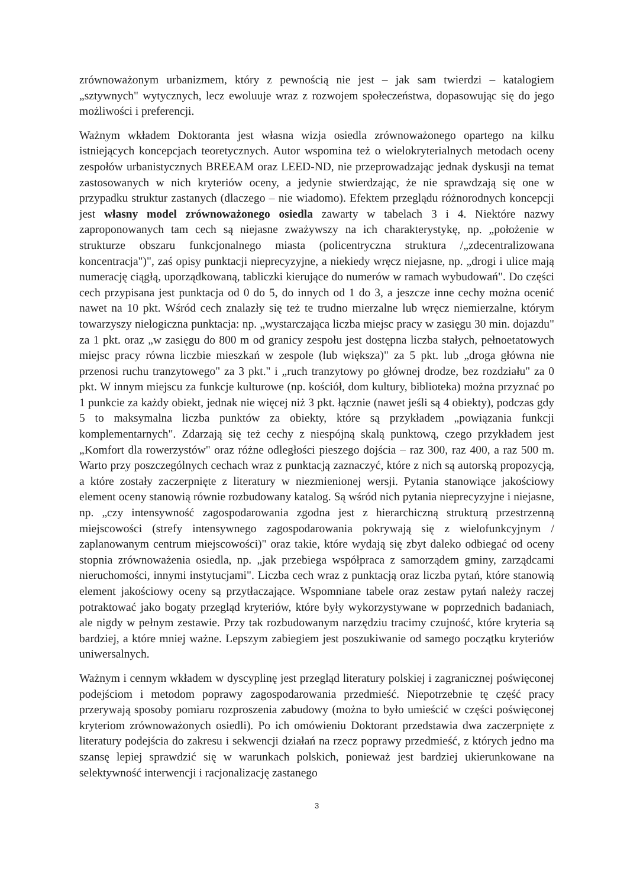zrównoważonym urbanizmem, który z pewnością nie jest – jak sam twierdzi – katalogiem „sztywnych" wytycznych, lecz ewoluuje wraz z rozwojem społeczeństwa, dopasowując się do jego możliwości i preferencji.
Ważnym wkładem Doktoranta jest własna wizja osiedla zrównoważonego opartego na kilku istniejących koncepcjach teoretycznych. Autor wspomina też o wielokryterialnych metodach oceny zespołów urbanistycznych BREEAM oraz LEED-ND, nie przeprowadzając jednak dyskusji na temat zastosowanych w nich kryteriów oceny, a jedynie stwierdzając, że nie sprawdzają się one w przypadku struktur zastanych (dlaczego – nie wiadomo). Efektem przeglądu różnorodnych koncepcji jest własny model zrównoważonego osiedla zawarty w tabelach 3 i 4. Niektóre nazwy zaproponowanych tam cech są niejasne zważywszy na ich charakterystykę, np. „położenie w strukturze obszaru funkcjonalnego miasta (policentryczna struktura /„zdecentralizowana koncentracja")", zaś opisy punktacji nieprecyzyjne, a niekiedy wręcz niejasne, np. „drogi i ulice mają numerację ciągłą, uporządkowaną, tabliczki kierujące do numerów w ramach wybudowań". Do części cech przypisana jest punktacja od 0 do 5, do innych od 1 do 3, a jeszcze inne cechy można ocenić nawet na 10 pkt. Wśród cech znalazły się też te trudno mierzalne lub wręcz niemierzalne, którym towarzyszy nielogiczna punktacja: np. „wystarczająca liczba miejsc pracy w zasięgu 30 min. dojazdu" za 1 pkt. oraz „w zasięgu do 800 m od granicy zespołu jest dostępna liczba stałych, pełnoetatowych miejsc pracy równa liczbie mieszkań w zespole (lub większa)" za 5 pkt. lub „droga główna nie przenosi ruchu tranzytowego" za 3 pkt." i „ruch tranzytowy po głównej drodze, bez rozdziału" za 0 pkt. W innym miejscu za funkcje kulturowe (np. kościół, dom kultury, biblioteka) można przyznać po 1 punkcie za każdy obiekt, jednak nie więcej niż 3 pkt. łącznie (nawet jeśli są 4 obiekty), podczas gdy 5 to maksymalna liczba punktów za obiekty, które są przykładem „powiązania funkcji komplementarnych". Zdarzają się też cechy z niespójną skalą punktową, czego przykładem jest „Komfort dla rowerzystów" oraz różne odległości pieszego dojścia – raz 300, raz 400, a raz 500 m. Warto przy poszczególnych cechach wraz z punktacją zaznaczyć, które z nich są autorską propozycją, a które zostały zaczerpnięte z literatury w niezmienionej wersji. Pytania stanowiące jakościowy element oceny stanowią równie rozbudowany katalog. Są wśród nich pytania nieprecyzyjne i niejasne, np. „czy intensywność zagospodarowania zgodna jest z hierarchiczną strukturą przestrzenną miejscowości (strefy intensywnego zagospodarowania pokrywają się z wielofunkcyjnym / zaplanowanym centrum miejscowości)" oraz takie, które wydają się zbyt daleko odbiegać od oceny stopnia zrównoważenia osiedla, np. „jak przebiega współpraca z samorządem gminy, zarządcami nieruchomości, innymi instytucjami". Liczba cech wraz z punktacją oraz liczba pytań, które stanowią element jakościowy oceny są przytłaczające. Wspomniane tabele oraz zestaw pytań należy raczej potraktować jako bogaty przegląd kryteriów, które były wykorzystywane w poprzednich badaniach, ale nigdy w pełnym zestawie. Przy tak rozbudowanym narzędziu tracimy czujność, które kryteria są bardziej, a które mniej ważne. Lepszym zabiegiem jest poszukiwanie od samego początku kryteriów uniwersalnych.
Ważnym i cennym wkładem w dyscyplinę jest przegląd literatury polskiej i zagranicznej poświęconej podejściom i metodom poprawy zagospodarowania przedmieść. Niepotrzebnie tę część pracy przerywają sposoby pomiaru rozproszenia zabudowy (można to było umieścić w części poświęconej kryteriom zrównoważonych osiedli). Po ich omówieniu Doktorant przedstawia dwa zaczerpnięte z literatury podejścia do zakresu i sekwencji działań na rzecz poprawy przedmieść, z których jedno ma szansę lepiej sprawdzić się w warunkach polskich, ponieważ jest bardziej ukierunkowane na selektywność interwencji i racjonalizację zastanego
3